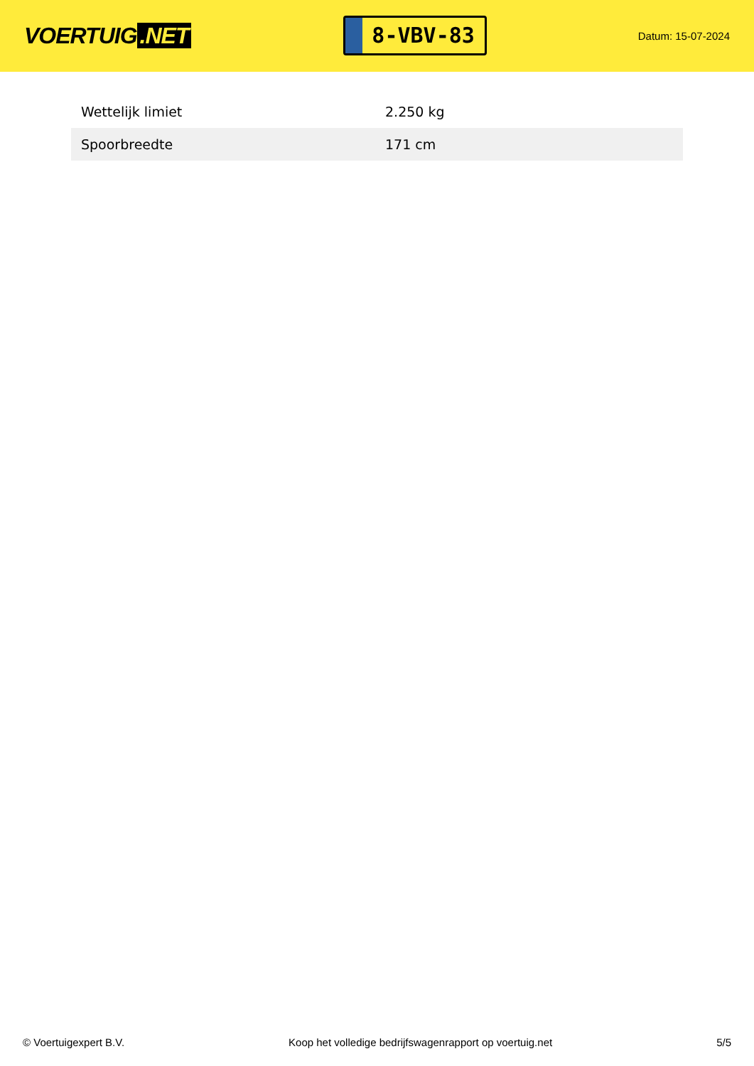VOERTUIG.NET
8-VBV-83
Datum: 15-07-2024
| Wettelijk limiet | 2.250 kg |
| Spoorbreedte | 171 cm |
© Voertuigexpert B.V. Koop het volledige bedrijfswagenrapport op voertuig.net 5/5